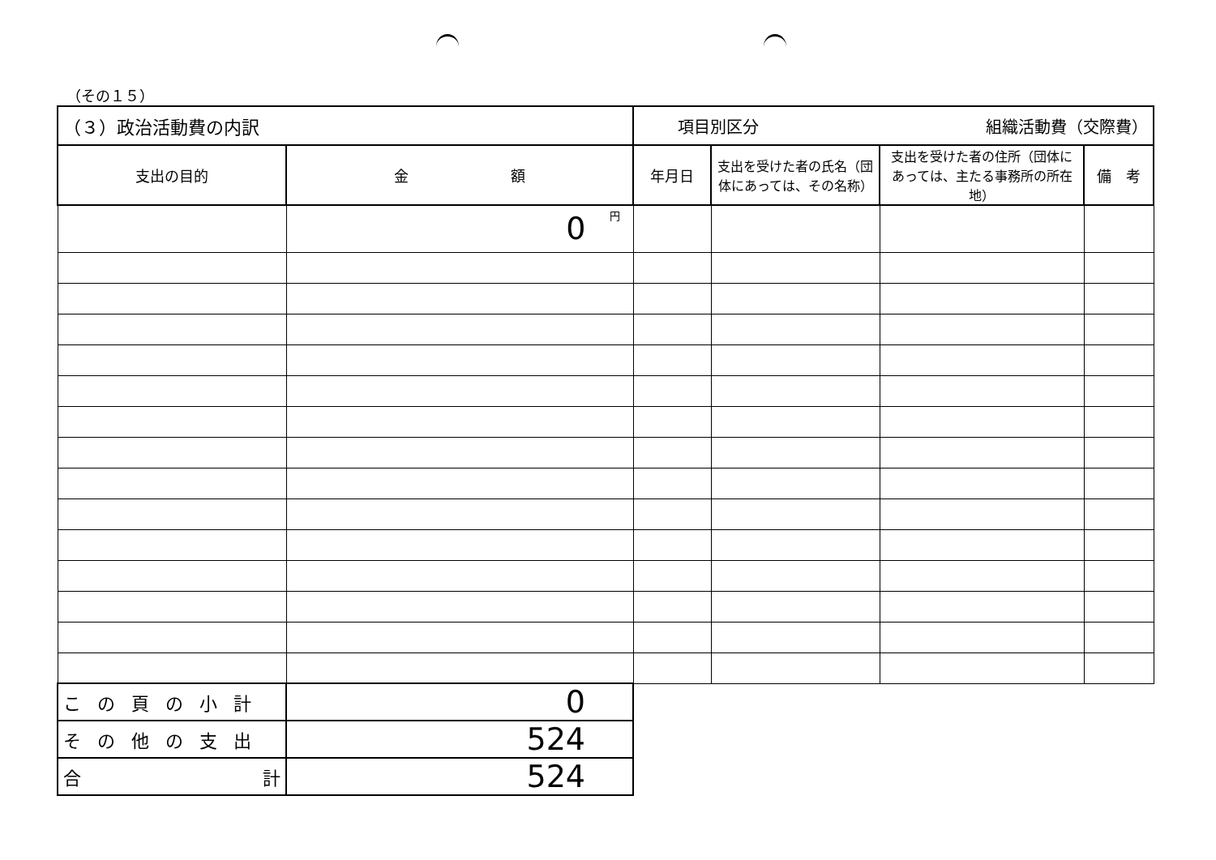（その１５）
| （３）政治活動費の内訳 | | 項目別区分 組織活動費（交際費） | | | |
| 支出の目的 | 金 額 | 年月日 | 支出を受けた者の氏名（団体にあっては、その名称） | 支出を受けた者の住所（団体にあっては、主たる事務所の所在地） | 備 考 |
| | 0 円 | | | | |
| この頁の小計 | 0 | | | | |
| その他の支出 | 524 | | | | |
| 合 計 | 524 | | | | |